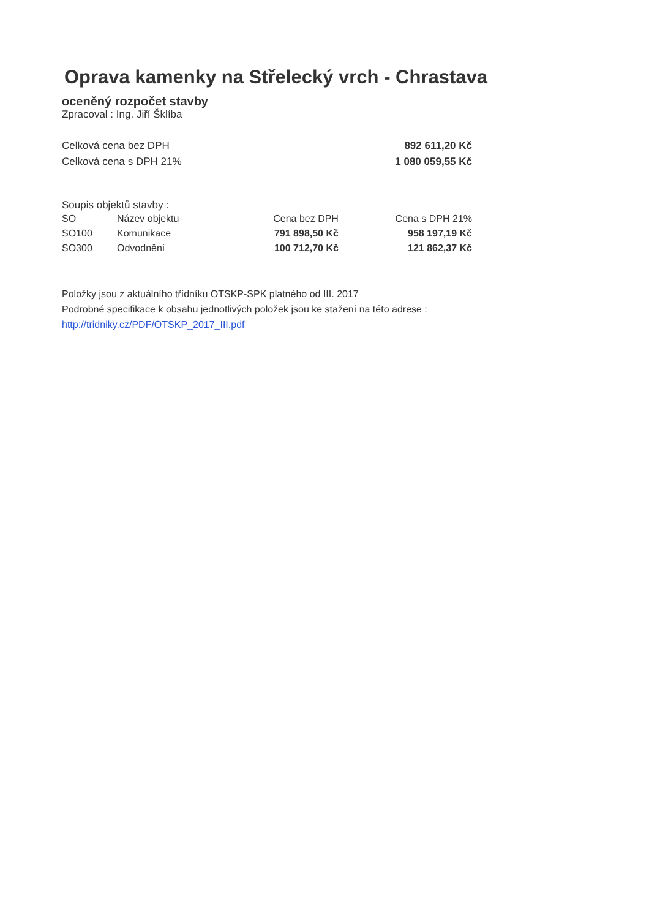Oprava kamenky na Střelecký vrch - Chrastava
oceněný rozpočet stavby
Zpracoval : Ing. Jiří Šklíba
| Celková cena bez DPH | 892 611,20 Kč |
| Celková cena s DPH 21% | 1 080 059,55 Kč |
Soupis objektů stavby :
| SO | Název objektu | Cena bez DPH | Cena s DPH 21% |
| SO100 | Komunikace | 791 898,50 Kč | 958 197,19 Kč |
| SO300 | Odvodnění | 100 712,70 Kč | 121 862,37 Kč |
Položky jsou z aktuálního třídníku OTSKP-SPK platného od III. 2017
Podrobné specifikace k obsahu jednotlivých položek jsou ke stažení na této adrese :
http://tridniky.cz/PDF/OTSKP_2017_III.pdf